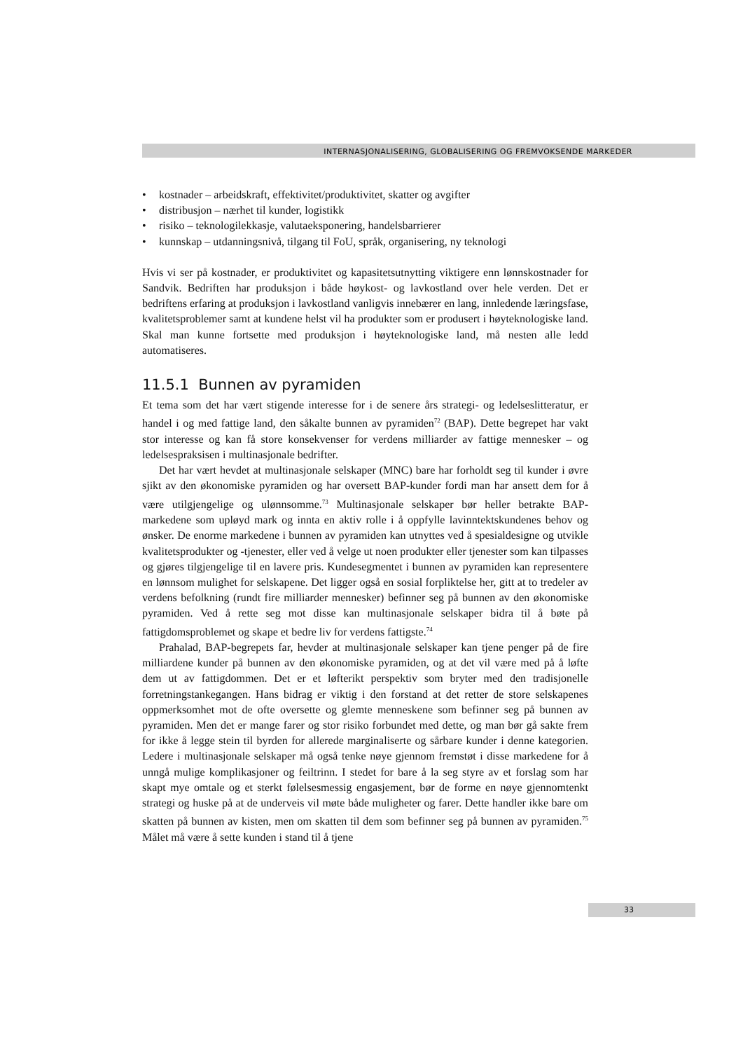INTERNASJONALISERING, GLOBALISERING OG FREMVOKSENDE MARKEDER
• kostnader – arbeidskraft, effektivitet/produktivitet, skatter og avgifter
• distribusjon – nærhet til kunder, logistikk
• risiko – teknologilekkasje, valutaeksponering, handelsbarrierer
• kunnskap – utdanningsnivå, tilgang til FoU, språk, organisering, ny teknologi
Hvis vi ser på kostnader, er produktivitet og kapasitetsutnytting viktigere enn lønns­kostnader for Sandvik. Bedriften har produksjon i både høykost- og lavkostland over hele verden. Det er bedriftens erfaring at produksjon i lavkostland vanligvis innebærer en lang, innledende læringsfase, kvalitetsproblemer samt at kundene helst vil ha pro­dukter som er produsert i høyteknologiske land. Skal man kunne fortsette med pro­duksjon i høyteknologiske land, må nesten alle ledd automatiseres.
11.5.1 Bunnen av pyramiden
Et tema som det har vært stigende interesse for i de senere års strategi- og ledelseslit­teratur, er handel i og med fattige land, den såkalte bunnen av pyramiden<sup>72</sup> (BAP). Dette begrepet har vakt stor interesse og kan få store konsekvenser for verdens milli­arder av fattige mennesker – og ledelsespraksisen i multinasjonale bedrifter.
Det har vært hevdet at multinasjonale selskaper (MNC) bare har forholdt seg til kunder i øvre sjikt av den økonomiske pyramiden og har oversett BAP-kunder fordi man har ansett dem for å være utilgjengelige og ulønnsomme.<sup>73</sup> Multinasjonale sel­skaper bør heller betrakte BAP-markedene som upløyd mark og innta en aktiv rolle i å oppfylle lavinntektskundenes behov og ønsker. De enorme markedene i bunnen av pyramiden kan utnyttes ved å spesialdesigne og utvikle kvalitetsprodukter og -tjenes­ter, eller ved å velge ut noen produkter eller tjenester som kan tilpasses og gjøres til­gjengelige til en lavere pris. Kundesegmentet i bunnen av pyramiden kan representere en lønnsom mulighet for selskapene. Det ligger også en sosial forpliktelse her, gitt at to tredeler av verdens befolkning (rundt fire milliarder mennesker) befinner seg på bunnen av den økonomiske pyramiden. Ved å rette seg mot disse kan multinasjonale selskaper bidra til å bøte på fattigdomsproblemet og skape et bedre liv for verdens fat­tigste.<sup>74</sup>
Prahalad, BAP-begrepets far, hevder at multinasjonale selskaper kan tjene penger på de fire milliardene kunder på bunnen av den økonomiske pyramiden, og at det vil være med på å løfte dem ut av fattigdommen. Det er et løfterikt perspektiv som bryter med den tradisjonelle forretningstankegangen. Hans bidrag er viktig i den forstand at det retter de store selskapenes oppmerksomhet mot de ofte oversette og glemte men­neskene som befinner seg på bunnen av pyramiden. Men det er mange farer og stor risiko forbundet med dette, og man bør gå sakte frem for ikke å legge stein til byrden for allerede marginaliserte og sårbare kunder i denne kategorien. Ledere i multinasjo­nale selskaper må også tenke nøye gjennom fremstøt i disse markedene for å unngå mulige komplikasjoner og feiltrinn. I stedet for bare å la seg styre av et forslag som har skapt mye omtale og et sterkt følelsesmessig engasjement, bør de forme en nøye gjen­nomtenkt strategi og huske på at de underveis vil møte både muligheter og farer. Dette handler ikke bare om skatten på bunnen av kisten, men om skatten til dem som be­finner seg på bunnen av pyramiden.<sup>75</sup> Målet må være å sette kunden i stand til å tjene
33